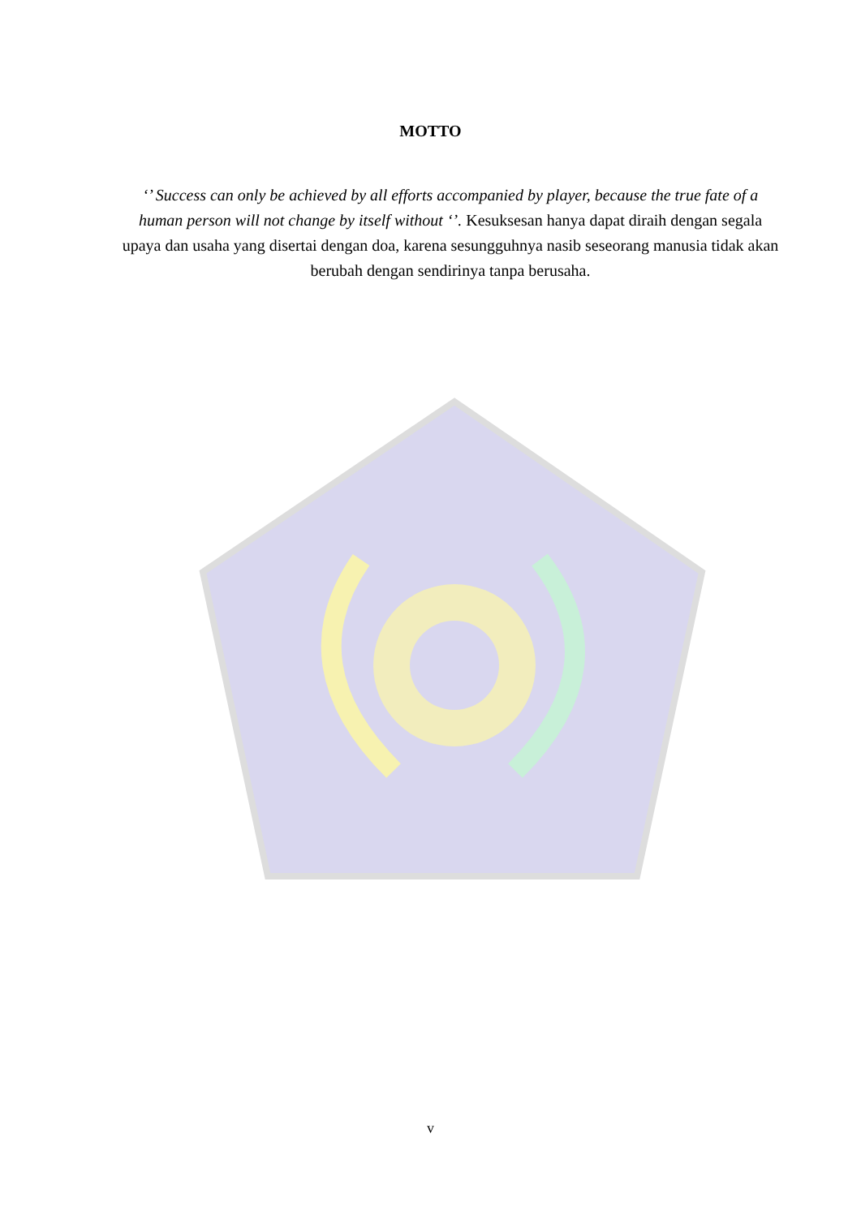MOTTO
‘’ Success can only be achieved by all efforts accompanied by player, because the true fate of a human person will not change by itself without ‘’. Kesuksesan hanya dapat diraih dengan segala upaya dan usaha yang disertai dengan doa, karena sesungguhnya nasib seseorang manusia tidak akan berubah dengan sendirinya tanpa berusaha.
v